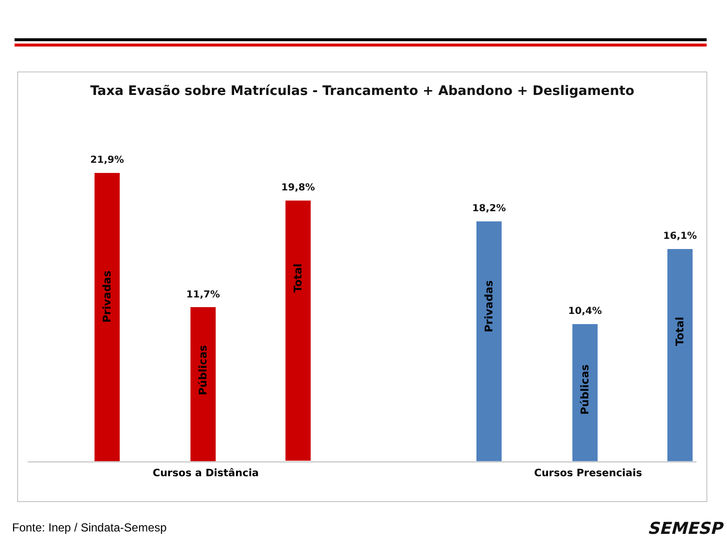Taxa Evasão sobre Matrículas - Trancamento + Abandono + Desligamento
21,9%
Privadas
11,7%
Públicas
19,8%
Total
18,2%
Privadas
10,4%
Públicas
16,1%
Total
Cursos a Distância Cursos Presenciais
Fonte: Inep / Sindata-Semesp SEMESP